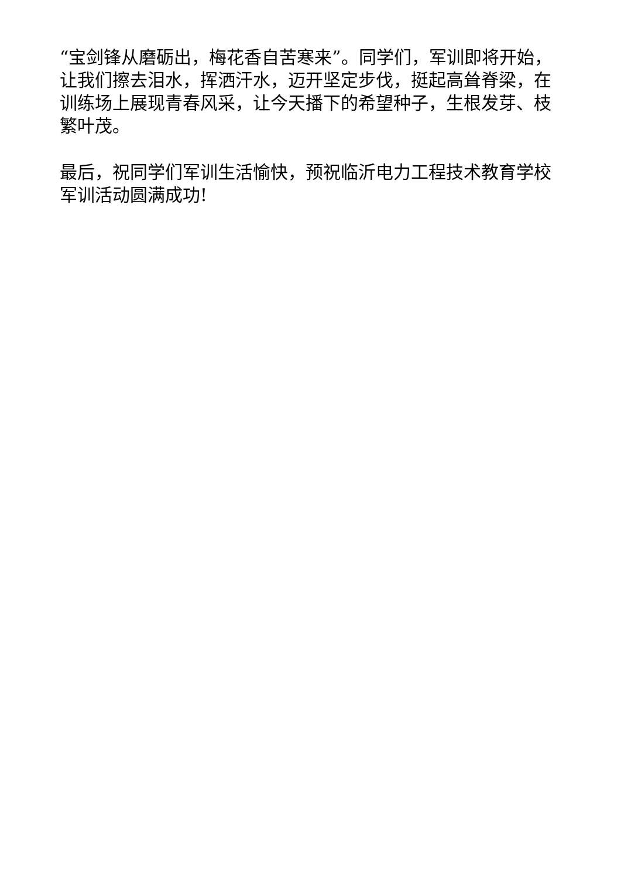“宝剑锋从磨砺出，梅花香自苦寒来”。同学们，军训即将开始，让我们擦去泪水，挥洒汗水，迈开坚定步伐，挺起高耸脊梁，在训练场上展现青春风采，让今天播下的希望种子，生根发芽、枝繁叶茂。
最后，祝同学们军训生活愉快，预祝临沂电力工程技术教育学校军训活动圆满成功!